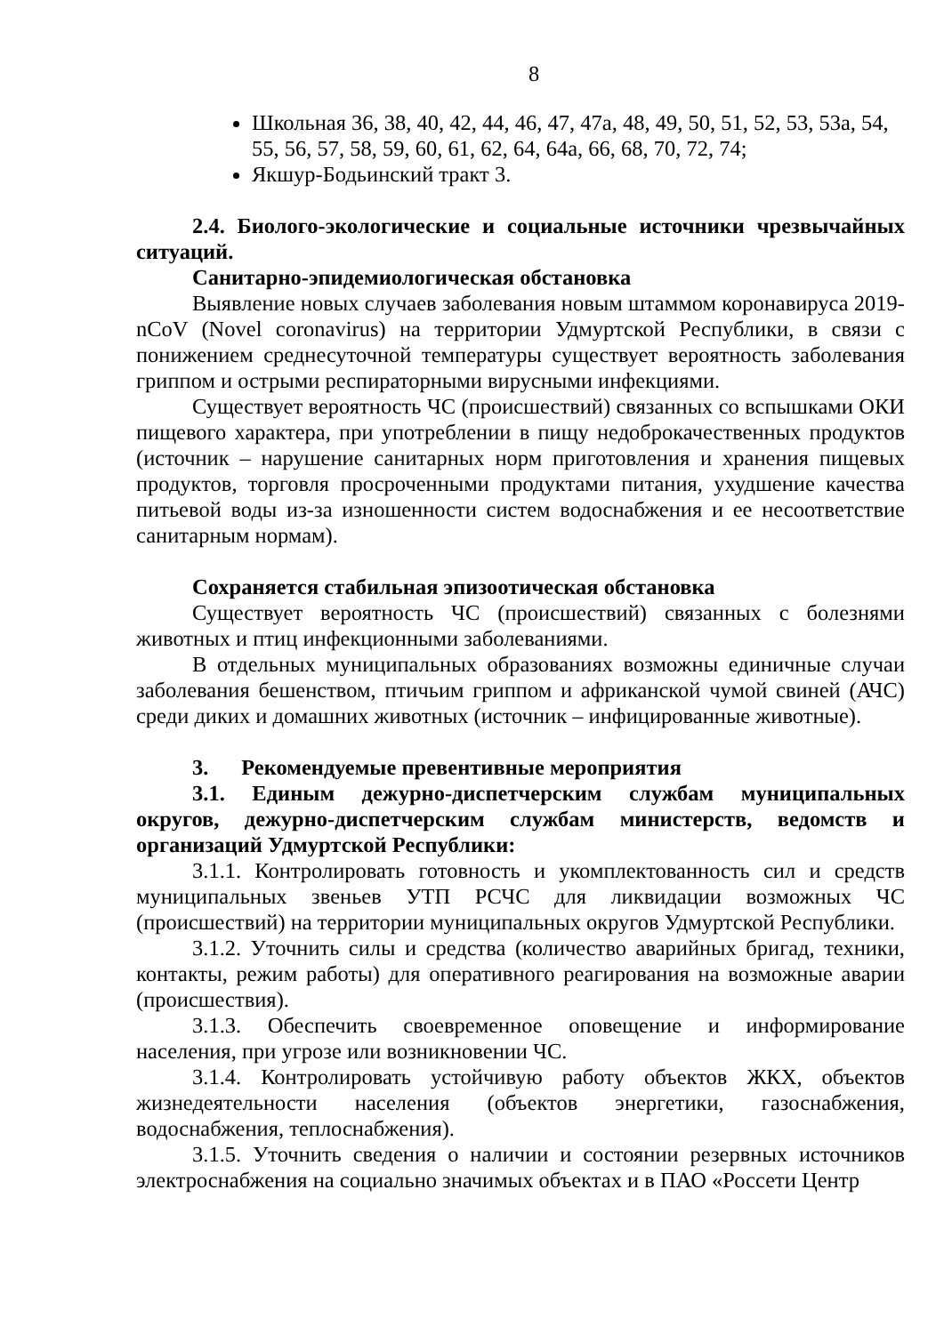8
Школьная 36, 38, 40, 42, 44, 46, 47, 47а, 48, 49, 50, 51, 52, 53, 53а, 54, 55, 56, 57, 58, 59, 60, 61, 62, 64, 64а, 66, 68, 70, 72, 74;
Якшур-Бодьинский тракт 3.
2.4. Биолого-экологические и социальные источники чрезвычайных ситуаций.
Санитарно-эпидемиологическая обстановка
Выявление новых случаев заболевания новым штаммом коронавируса 2019-nCoV (Novel coronavirus) на территории Удмуртской Республики, в связи с понижением среднесуточной температуры существует вероятность заболевания гриппом и острыми респираторными вирусными инфекциями.
Существует вероятность ЧС (происшествий) связанных со вспышками ОКИ пищевого характера, при употреблении в пищу недоброкачественных продуктов (источник – нарушение санитарных норм приготовления и хранения пищевых продуктов, торговля просроченными продуктами питания, ухудшение качества питьевой воды из-за изношенности систем водоснабжения и ее несоответствие санитарным нормам).
Сохраняется стабильная эпизоотическая обстановка
Существует вероятность ЧС (происшествий) связанных с болезнями животных и птиц инфекционными заболеваниями.
В отдельных муниципальных образованиях возможны единичные случаи заболевания бешенством, птичьим гриппом и африканской чумой свиней (АЧС) среди диких и домашних животных (источник – инфицированные животные).
3. Рекомендуемые превентивные мероприятия
3.1. Единым дежурно-диспетчерским службам муниципальных округов, дежурно-диспетчерским службам министерств, ведомств и организаций Удмуртской Республики:
3.1.1. Контролировать готовность и укомплектованность сил и средств муниципальных звеньев УТП РСЧС для ликвидации возможных ЧС (происшествий) на территории муниципальных округов Удмуртской Республики.
3.1.2. Уточнить силы и средства (количество аварийных бригад, техники, контакты, режим работы) для оперативного реагирования на возможные аварии (происшествия).
3.1.3. Обеспечить своевременное оповещение и информирование населения, при угрозе или возникновении ЧС.
3.1.4. Контролировать устойчивую работу объектов ЖКХ, объектов жизнедеятельности населения (объектов энергетики, газоснабжения, водоснабжения, теплоснабжения).
3.1.5. Уточнить сведения о наличии и состоянии резервных источников электроснабжения на социально значимых объектах и в ПАО «Россети Центр